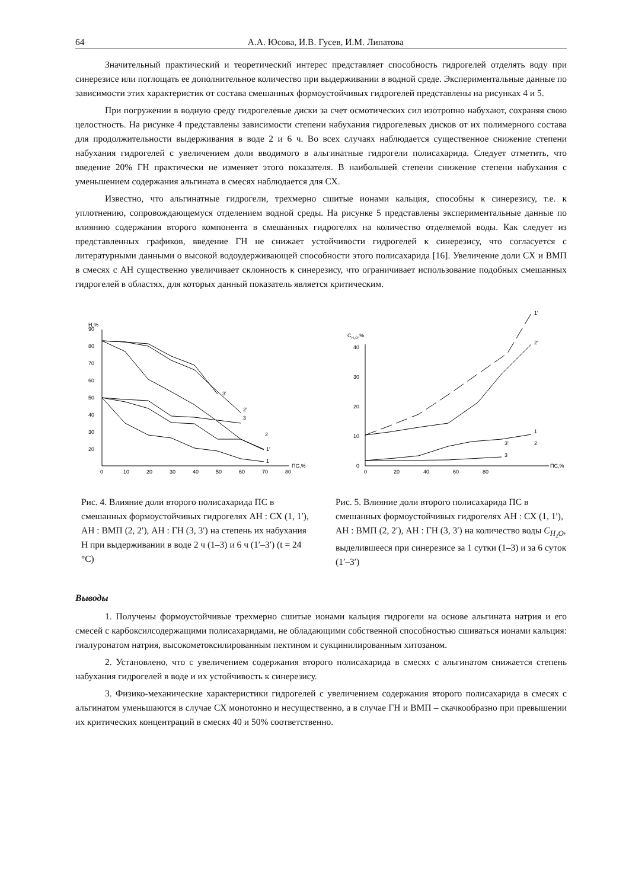64 А.А. Юсова, И.В. Гусев, И.М. Липатова
Значительный практический и теоретический интерес представляет способность гидрогелей отделять воду при синерезисе или поглощать ее дополнительное количество при выдерживании в водной среде. Экспериментальные данные по зависимости этих характеристик от состава смешанных формоустойчивых гидрогелей представлены на рисунках 4 и 5.
При погружении в водную среду гидрогелевые диски за счет осмотических сил изотропно набухают, сохраняя свою целостность. На рисунке 4 представлены зависимости степени набухания гидрогелевых дисков от их полимерного состава для продолжительности выдерживания в воде 2 и 6 ч. Во всех случаях наблюдается существенное снижение степени набухания гидрогелей с увеличением доли вводимого в альгинатные гидрогели полисахарида. Следует отметить, что введение 20% ГН практически не изменяет этого показателя. В наибольшей степени снижение степени набухания с уменьшением содержания альгината в смесях наблюдается для СХ.
Известно, что альгинатные гидрогели, трехмерно сшитые ионами кальция, способны к синерезису, т.е. к уплотнению, сопровождающемуся отделением водной среды. На рисунке 5 представлены экспериментальные данные по влиянию содержания второго компонента в смешанных гидрогелях на количество отделяемой воды. Как следует из представленных графиков, введение ГН не снижает устойчивости гидрогелей к синерезису, что согласуется с литературными данными о высокой водоудерживающей способности этого полисахарида [16]. Увеличение доли СХ и ВМП в смесях с АН существенно увеличивает склонность к синерезису, что ограничивает использование подобных смешанных гидрогелей в областях, для которых данный показатель является критическим.
Н,%
20
30
40
50
60
70
80
90
0
10
20
30
40
50
60
70
80
ПС,%
3'
2'
3
2
1'
1
Рис. 4. Влияние доли второго полисахарида ПС в смешанных формоустойчивых гидрогелях АН : СХ (1, 1′), АН : ВМП (2, 2′), АН : ГН (3, 3′) на степень их набухания Н при выдерживании в воде 2 ч (1–3) и 6 ч (1′–3′) (t = 24 °С)
СH₂O,%
40
30
20
10
0
0
20
40
60
80
ПС,%
1'
2'
1
2
3'
3
Рис. 5. Влияние доли второго полисахарида ПС в смешанных формоустойчивых гидрогелях АН : СХ (1, 1′), АН : ВМП (2, 2′), АН : ГН (3, 3′) на количество воды C<sub>H₂O</sub>, выделившееся при синерезисе за 1 сутки (1–3) и за 6 суток (1′–3′)
Выводы
1. Получены формоустойчивые трехмерно сшитые ионами кальция гидрогели на основе альгината натрия и его смесей с карбоксилсодержащими полисахаридами, не обладающими собственной способностью сшиваться ионами кальция: гиалуронатом натрия, высокометоксилированным пектином и сукцинилированным хитозаном.
2. Установлено, что с увеличением содержания второго полисахарида в смесях с альгинатом снижается степень набухания гидрогелей в воде и их устойчивость к синерезису.
3. Физико-механические характеристики гидрогелей с увеличением содержания второго полисахарида в смесях с альгинатом уменьшаются в случае СХ монотонно и несущественно, а в случае ГН и ВМП – скачкообразно при превышении их критических концентраций в смесях 40 и 50% соответственно.